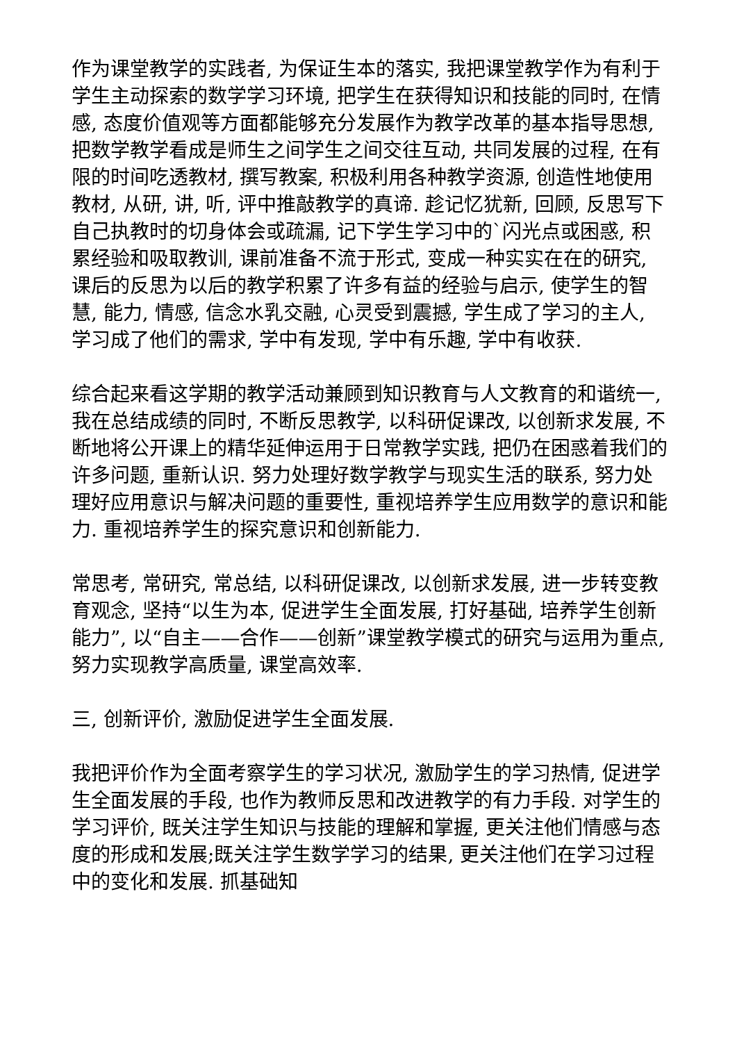作为课堂教学的实践者, 为保证生本的落实, 我把课堂教学作为有利于学生主动探索的数学学习环境, 把学生在获得知识和技能的同时, 在情感, 态度价值观等方面都能够充分发展作为教学改革的基本指导思想, 把数学教学看成是师生之间学生之间交往互动, 共同发展的过程, 在有限的时间吃透教材, 撰写教案, 积极利用各种教学资源, 创造性地使用教材, 从研, 讲, 听, 评中推敲教学的真谛. 趁记忆犹新, 回顾, 反思写下自己执教时的切身体会或疏漏, 记下学生学习中的`闪光点或困惑, 积累经验和吸取教训, 课前准备不流于形式, 变成一种实实在在的研究, 课后的反思为以后的教学积累了许多有益的经验与启示, 使学生的智慧, 能力, 情感, 信念水乳交融, 心灵受到震撼, 学生成了学习的主人, 学习成了他们的需求, 学中有发现, 学中有乐趣, 学中有收获.
综合起来看这学期的教学活动兼顾到知识教育与人文教育的和谐统一, 我在总结成绩的同时, 不断反思教学, 以科研促课改, 以创新求发展, 不断地将公开课上的精华延伸运用于日常教学实践, 把仍在困惑着我们的许多问题, 重新认识. 努力处理好数学教学与现实生活的联系, 努力处理好应用意识与解决问题的重要性, 重视培养学生应用数学的意识和能力. 重视培养学生的探究意识和创新能力.
常思考, 常研究, 常总结, 以科研促课改, 以创新求发展, 进一步转变教育观念, 坚持“以生为本, 促进学生全面发展, 打好基础, 培养学生创新能力”, 以“自主——合作——创新”课堂教学模式的研究与运用为重点, 努力实现教学高质量, 课堂高效率.
三, 创新评价, 激励促进学生全面发展.
我把评价作为全面考察学生的学习状况, 激励学生的学习热情, 促进学生全面发展的手段, 也作为教师反思和改进教学的有力手段. 对学生的学习评价, 既关注学生知识与技能的理解和掌握, 更关注他们情感与态度的形成和发展;既关注学生数学学习的结果, 更关注他们在学习过程中的变化和发展. 抓基础知